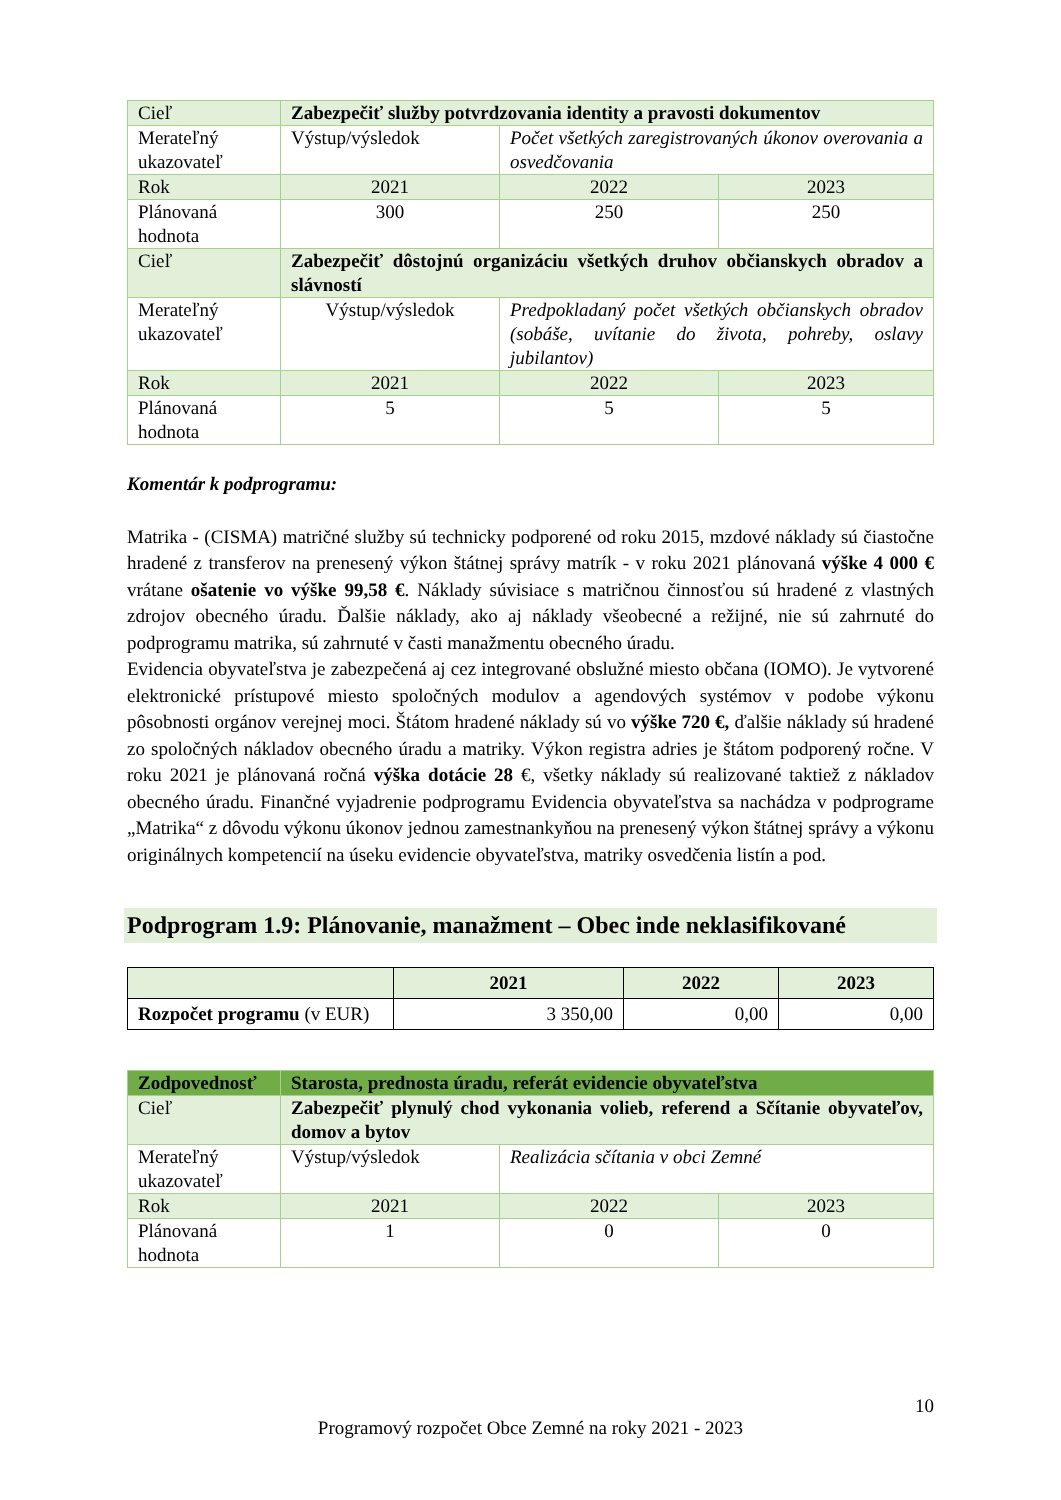| Cieľ | Zabezpečiť služby potvrdzovania identity a pravosti dokumentov | | |
| Merateľný ukazovateľ | Výstup/výsledok | Počet všetkých zaregistrovaných úkonov overovania a osvedčovania | |
| Rok | 2021 | 2022 | 2023 |
| Plánovaná hodnota | 300 | 250 | 250 |
| Cieľ | Zabezpečiť dôstojnú organizáciu všetkých druhov občianskych obradov a slávností | | |
| Merateľný ukazovateľ | Výstup/výsledok | Predpokladaný počet všetkých občianskych obradov (sobáše, uvítanie do života, pohreby, oslavy jubilantov) | |
| Rok | 2021 | 2022 | 2023 |
| Plánovaná hodnota | 5 | 5 | 5 |
Komentár k podprogramu:
Matrika - (CISMA) matričné služby sú technicky podporené od roku 2015, mzdové náklady sú čiastočne hradené z transferov na prenesený výkon štátnej správy matrík - v roku 2021 plánovaná výške 4 000 € vrátane ošatenie vo výške 99,58 €. Náklady súvisiace s matričnou činnosťou sú hradené z vlastných zdrojov obecného úradu. Ďalšie náklady, ako aj náklady všeobecné a režijné, nie sú zahrnuté do podprogramu matrika, sú zahrnuté v časti manažmentu obecného úradu.
Evidencia obyvateľstva je zabezpečená aj cez integrované obslužné miesto občana (IOMO). Je vytvorené elektronické prístupové miesto spoločných modulov a agendových systémov v podobe výkonu pôsobnosti orgánov verejnej moci. Štátom hradené náklady sú vo výške 720 €, ďalšie náklady sú hradené zo spoločných nákladov obecného úradu a matriky. Výkon registra adries je štátom podporený ročne. V roku 2021 je plánovaná ročná výška dotácie 28 €, všetky náklady sú realizované taktiež z nákladov obecného úradu. Finančné vyjadrenie podprogramu Evidencia obyvateľstva sa nachádza v podprograme „Matrika“ z dôvodu výkonu úkonov jednou zamestnankyňou na prenesený výkon štátnej správy a výkonu originálnych kompetencií na úseku evidencie obyvateľstva, matriky osvedčenia listín a pod.
Podprogram 1.9: Plánovanie, manažment – Obec inde neklasifikované
| | 2021 | 2022 | 2023 |
| Rozpočet programu (v EUR) | 3 350,00 | 0,00 | 0,00 |
| Zodpovednosť | Starosta, prednosta úradu, referát evidencie obyvateľstva | | |
| Cieľ | Zabezpečiť plynulý chod vykonania volieb, referend a Sčítanie obyvateľov, domov a bytov | | |
| Merateľný ukazovateľ | Výstup/výsledok | Realizácia sčítania v obci Zemné | |
| Rok | 2021 | 2022 | 2023 |
| Plánovaná hodnota | 1 | 0 | 0 |
10
Programový rozpočet Obce Zemné na roky 2021 - 2023